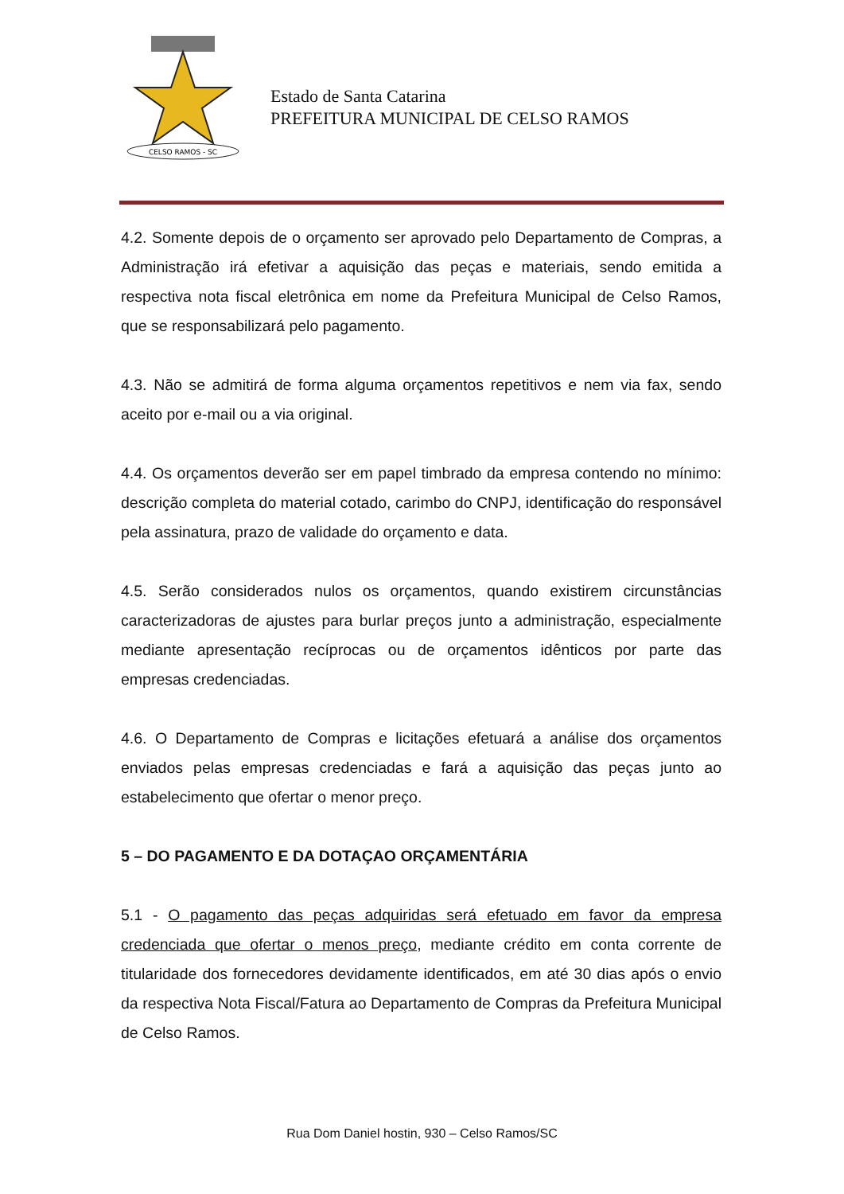CELSO RAMOS - SC
Estado de Santa Catarina
PREFEITURA MUNICIPAL DE CELSO RAMOS
4.2. Somente depois de o orçamento ser aprovado pelo Departamento de Compras, a Administração irá efetivar a aquisição das peças e materiais, sendo emitida a respectiva nota fiscal eletrônica em nome da Prefeitura Municipal de Celso Ramos, que se responsabilizará pelo pagamento.
4.3. Não se admitirá de forma alguma orçamentos repetitivos e nem via fax, sendo aceito por e-mail ou a via original.
4.4. Os orçamentos deverão ser em papel timbrado da empresa contendo no mínimo: descrição completa do material cotado, carimbo do CNPJ, identificação do responsável pela assinatura, prazo de validade do orçamento e data.
4.5. Serão considerados nulos os orçamentos, quando existirem circunstâncias caracterizadoras de ajustes para burlar preços junto a administração, especialmente mediante apresentação recíprocas ou de orçamentos idênticos por parte das empresas credenciadas.
4.6. O Departamento de Compras e licitações efetuará a análise dos orçamentos enviados pelas empresas credenciadas e fará a aquisição das peças junto ao estabelecimento que ofertar o menor preço.
5 – DO PAGAMENTO E DA DOTAÇAO ORÇAMENTÁRIA
5.1 - O pagamento das peças adquiridas será efetuado em favor da empresa credenciada que ofertar o menos preço, mediante crédito em conta corrente de titularidade dos fornecedores devidamente identificados, em até 30 dias após o envio da respectiva Nota Fiscal/Fatura ao Departamento de Compras da Prefeitura Municipal de Celso Ramos.
Rua Dom Daniel hostin, 930 – Celso Ramos/SC